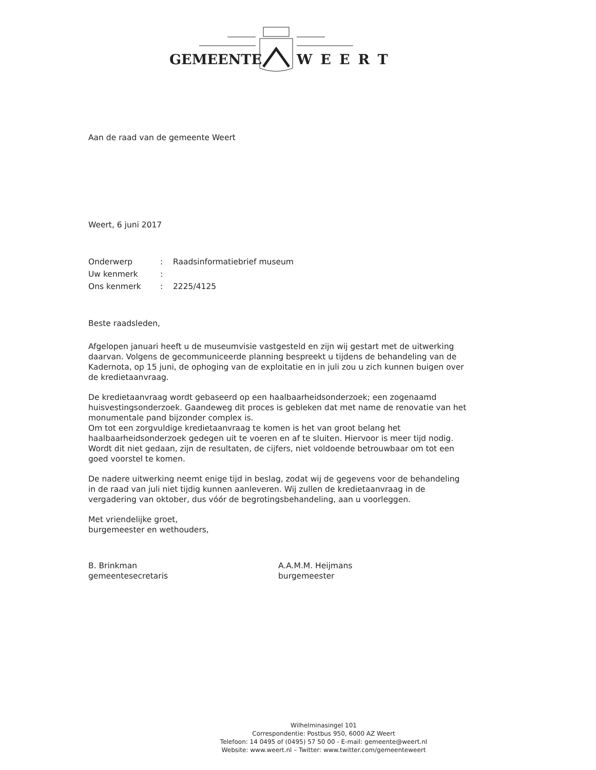GEMEENTE WEERT
Aan de raad van de gemeente Weert
Weert, 6 juni 2017
| Onderwerp | : | Raadsinformatiebrief museum |
| Uw kenmerk | : | |
| Ons kenmerk | : | 2225/4125 |
Beste raadsleden,
Afgelopen januari heeft u de museumvisie vastgesteld en zijn wij gestart met de uitwerking daarvan. Volgens de gecommuniceerde planning bespreekt u tijdens de behandeling van de Kadernota, op 15 juni, de ophoging van de exploitatie en in juli zou u zich kunnen buigen over de kredietaanvraag.
De kredietaanvraag wordt gebaseerd op een haalbaarheidsonderzoek; een zogenaamd huisvestingsonderzoek. Gaandeweg dit proces is gebleken dat met name de renovatie van het monumentale pand bijzonder complex is.
Om tot een zorgvuldige kredietaanvraag te komen is het van groot belang het haalbaarheidsonderzoek gedegen uit te voeren en af te sluiten. Hiervoor is meer tijd nodig. Wordt dit niet gedaan, zijn de resultaten, de cijfers, niet voldoende betrouwbaar om tot een goed voorstel te komen.
De nadere uitwerking neemt enige tijd in beslag, zodat wij de gegevens voor de behandeling in de raad van juli niet tijdig kunnen aanleveren. Wij zullen de kredietaanvraag in de vergadering van oktober, dus vóór de begrotingsbehandeling, aan u voorleggen.
Met vriendelijke groet,
burgemeester en wethouders,
B. Brinkman
gemeentesecretaris
A.A.M.M. Heijmans
burgemeester
Wilhelminasingel 101
Correspondentie: Postbus 950, 6000 AZ Weert
Telefoon: 14 0495 of (0495) 57 50 00 - E-mail: gemeente@weert.nl
Website: www.weert.nl – Twitter: www.twitter.com/gemeenteweert